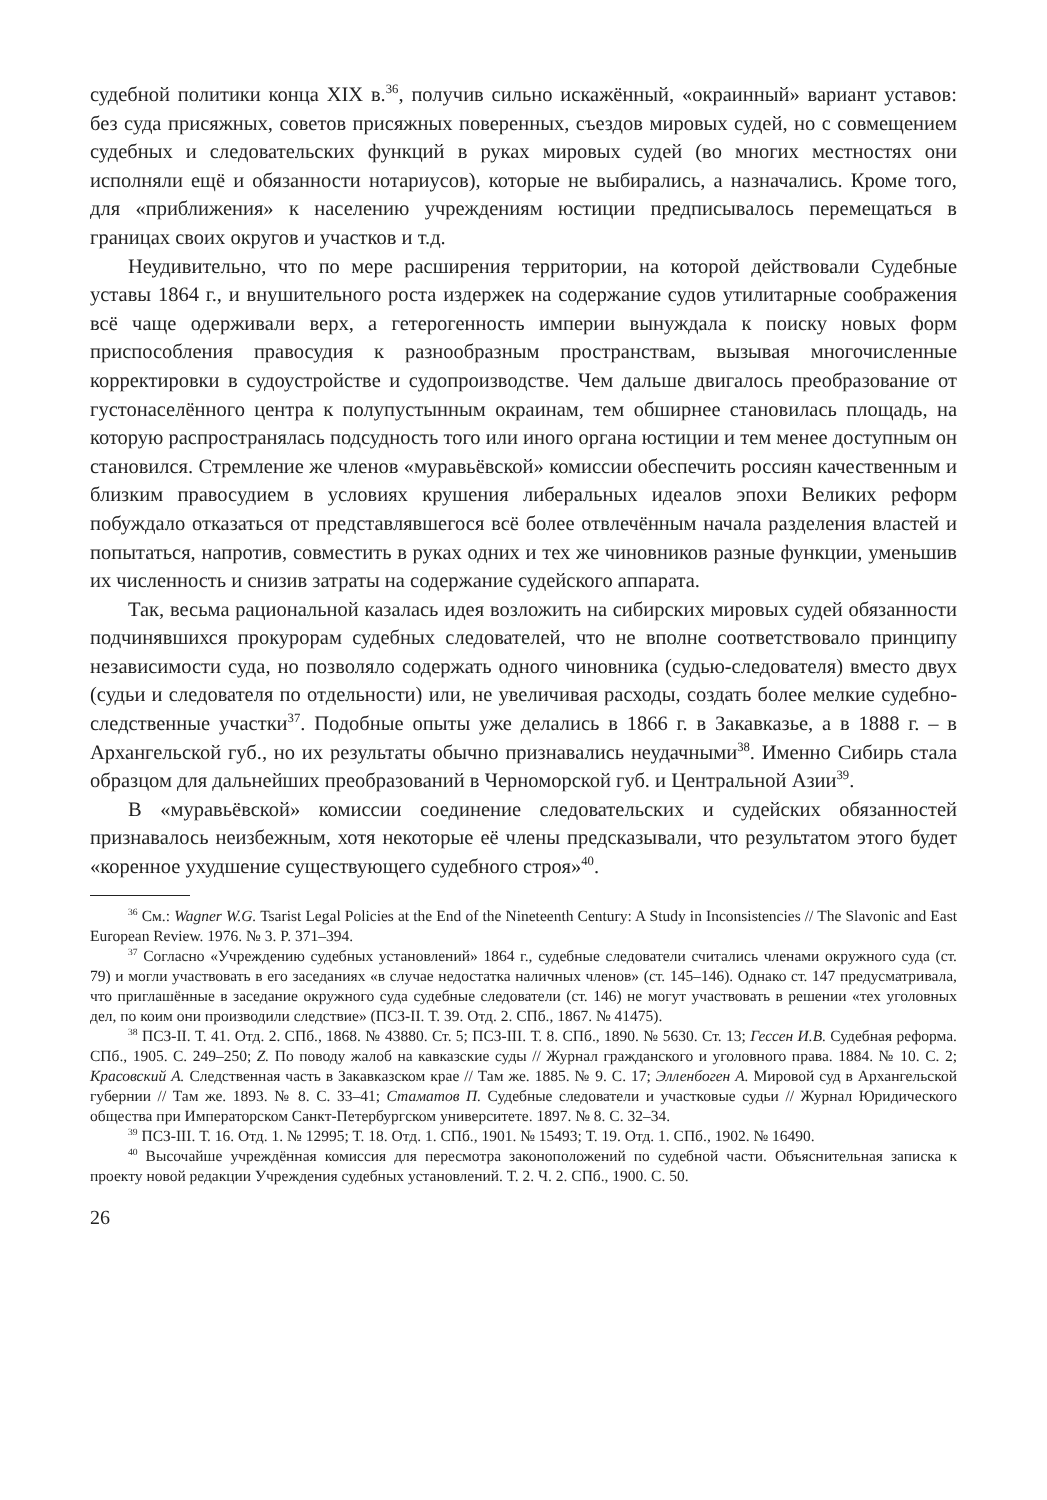судебной политики конца XIX в.<sup>36</sup>, получив сильно искажённый, «окраинный» вариант уставов: без суда присяжных, советов присяжных поверенных, съездов мировых судей, но с совмещением судебных и следовательских функций в руках мировых судей (во многих местностях они исполняли ещё и обязанности нотариусов), которые не выбирались, а назначались. Кроме того, для «приближения» к населению учреждениям юстиции предписывалось перемещаться в границах своих округов и участков и т.д.
Неудивительно, что по мере расширения территории, на которой действовали Судебные уставы 1864 г., и внушительного роста издержек на содержание судов утилитарные соображения всё чаще одерживали верх, а гетерогенность империи вынуждала к поиску новых форм приспособления правосудия к разнообразным пространствам, вызывая многочисленные корректировки в судоустройстве и судопроизводстве. Чем дальше двигалось преобразование от густонаселённого центра к полупустынным окраинам, тем обширнее становилась площадь, на которую распространялась подсудность того или иного органа юстиции и тем менее доступным он становился. Стремление же членов «муравьёвской» комиссии обеспечить россиян качественным и близким правосудием в условиях крушения либеральных идеалов эпохи Великих реформ побуждало отказаться от представлявшегося всё более отвлечённым начала разделения властей и попытаться, напротив, совместить в руках одних и тех же чиновников разные функции, уменьшив их численность и снизив затраты на содержание судейского аппарата.
Так, весьма рациональной казалась идея возложить на сибирских мировых судей обязанности подчинявшихся прокурорам судебных следователей, что не вполне соответствовало принципу независимости суда, но позволяло содержать одного чиновника (судью-следователя) вместо двух (судьи и следователя по отдельности) или, не увеличивая расходы, создать более мелкие судебно-следственные участки<sup>37</sup>. Подобные опыты уже делались в 1866 г. в Закавказье, а в 1888 г. – в Архангельской губ., но их результаты обычно признавались неудачными<sup>38</sup>. Именно Сибирь стала образцом для дальнейших преобразований в Черноморской губ. и Центральной Азии<sup>39</sup>.
В «муравьёвской» комиссии соединение следовательских и судейских обязанностей признавалось неизбежным, хотя некоторые её члены предсказывали, что результатом этого будет «коренное ухудшение существующего судебного строя»<sup>40</sup>.
<sup>36</sup> См.: Wagner W.G. Tsarist Legal Policies at the End of the Nineteenth Century: A Study in Inconsistencies // The Slavonic and East European Review. 1976. № 3. P. 371–394.
<sup>37</sup> Согласно «Учреждению судебных установлений» 1864 г., судебные следователи считались членами окружного суда (ст. 79) и могли участвовать в его заседаниях «в случае недостатка наличных членов» (ст. 145–146). Однако ст. 147 предусматривала, что приглашённые в заседание окружного суда судебные следователи (ст. 146) не могут участвовать в решении «тех уголовных дел, по коим они производили следствие» (ПСЗ-II. Т. 39. Отд. 2. СПб., 1867. № 41475).
<sup>38</sup> ПСЗ-II. Т. 41. Отд. 2. СПб., 1868. № 43880. Ст. 5; ПСЗ-III. Т. 8. СПб., 1890. № 5630. Ст. 13; Гессен И.В. Судебная реформа. СПб., 1905. С. 249–250; Z. По поводу жалоб на кавказские суды // Журнал гражданского и уголовного права. 1884. № 10. С. 2; Красовский А. Следственная часть в Закавказском крае // Там же. 1885. № 9. С. 17; Элленбоген А. Мировой суд в Архангельской губернии // Там же. 1893. № 8. С. 33–41; Стаматов П. Судебные следователи и участковые судьи // Журнал Юридического общества при Императорском Санкт-Петербургском университете. 1897. № 8. С. 32–34.
<sup>39</sup> ПСЗ-III. Т. 16. Отд. 1. № 12995; Т. 18. Отд. 1. СПб., 1901. № 15493; Т. 19. Отд. 1. СПб., 1902. № 16490.
<sup>40</sup> Высочайше учреждённая комиссия для пересмотра законоположений по судебной части. Объяснительная записка к проекту новой редакции Учреждения судебных установлений. Т. 2. Ч. 2. СПб., 1900. С. 50.
26